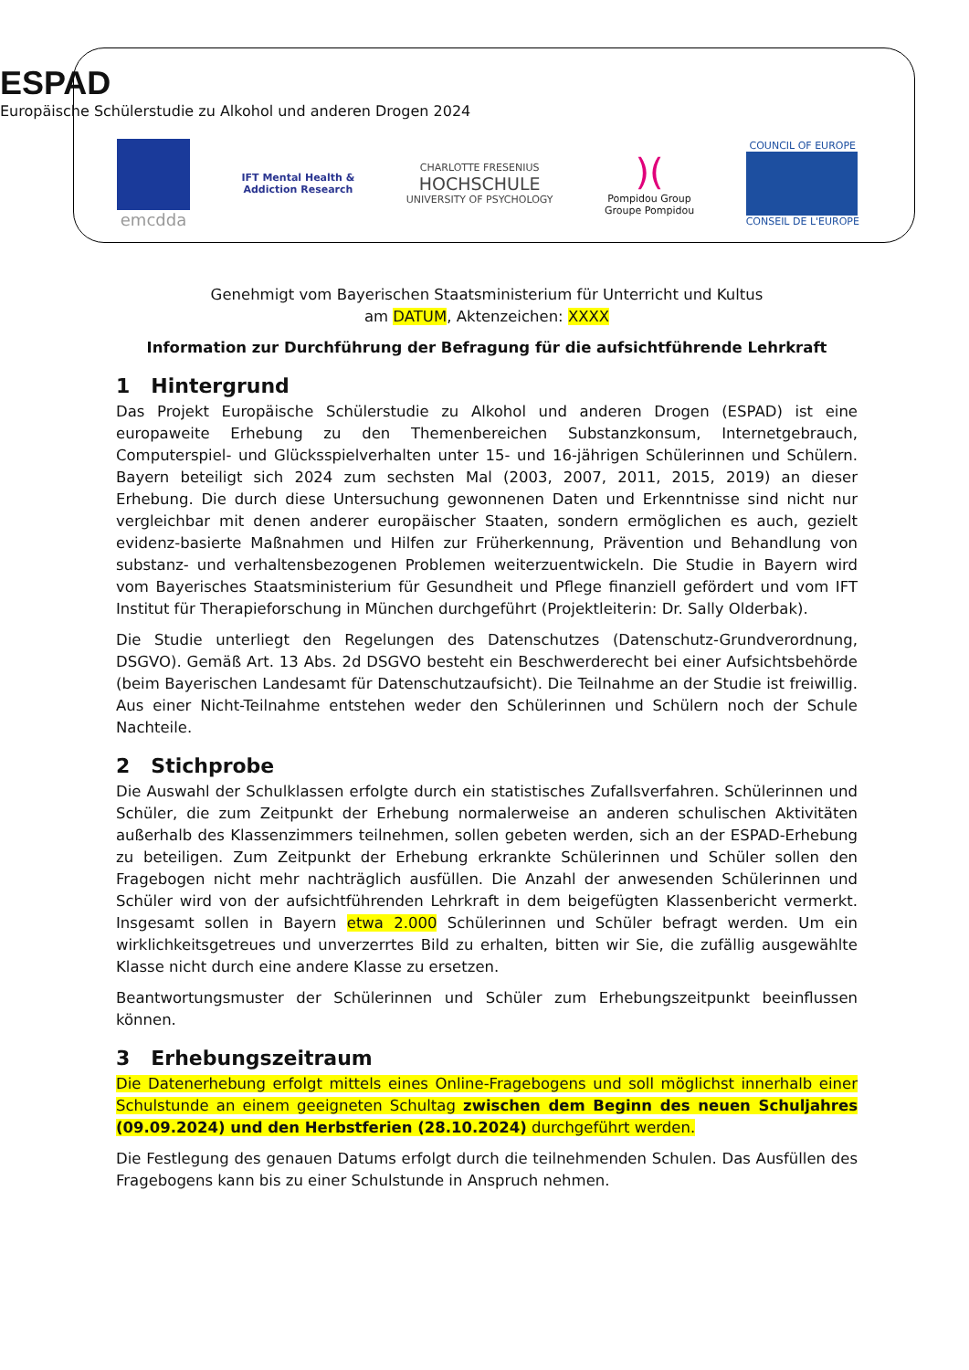ESPAD
Europäische Schülerstudie zu Alkohol und anderen Drogen 2024
emcdda
IFT Mental Health &
Addiction Research
CHARLOTTE FRESENIUS
HOCHSCHULE
UNIVERSITY OF PSYCHOLOGY
)(
Pompidou Group
Groupe Pompidou
COUNCIL OF EUROPE
CONSEIL DE L'EUROPE
Genehmigt vom Bayerischen Staatsministerium für Unterricht und Kultus
am DATUM, Aktenzeichen: XXXX
Information zur Durchführung der Befragung für die aufsichtführende Lehrkraft
1 Hintergrund
Das Projekt Europäische Schülerstudie zu Alkohol und anderen Drogen (ESPAD) ist eine europaweite Erhebung zu den Themenbereichen Substanzkonsum, Internetgebrauch, Computerspiel- und Glücksspielverhalten unter 15- und 16-jährigen Schülerinnen und Schülern. Bayern beteiligt sich 2024 zum sechsten Mal (2003, 2007, 2011, 2015, 2019) an dieser Erhebung. Die durch diese Untersuchung gewonnenen Daten und Erkenntnisse sind nicht nur vergleichbar mit denen anderer europäischer Staaten, sondern ermöglichen es auch, gezielt evidenz-basierte Maßnahmen und Hilfen zur Früherkennung, Prävention und Behandlung von substanz- und verhaltensbezogenen Problemen weiterzuentwickeln. Die Studie in Bayern wird vom Bayerisches Staatsministerium für Gesundheit und Pflege finanziell gefördert und vom IFT Institut für Therapieforschung in München durchgeführt (Projektleiterin: Dr. Sally Olderbak).
Die Studie unterliegt den Regelungen des Datenschutzes (Datenschutz-Grundverordnung, DSGVO). Gemäß Art. 13 Abs. 2d DSGVO besteht ein Beschwerderecht bei einer Aufsichtsbehörde (beim Bayerischen Landesamt für Datenschutzaufsicht). Die Teilnahme an der Studie ist freiwillig. Aus einer Nicht-Teilnahme entstehen weder den Schülerinnen und Schülern noch der Schule Nachteile.
2 Stichprobe
Die Auswahl der Schulklassen erfolgte durch ein statistisches Zufallsverfahren. Schülerinnen und Schüler, die zum Zeitpunkt der Erhebung normalerweise an anderen schulischen Aktivitäten außerhalb des Klassenzimmers teilnehmen, sollen gebeten werden, sich an der ESPAD-Erhebung zu beteiligen. Zum Zeitpunkt der Erhebung erkrankte Schülerinnen und Schüler sollen den Fragebogen nicht mehr nachträglich ausfüllen. Die Anzahl der anwesenden Schülerinnen und Schüler wird von der aufsichtführenden Lehrkraft in dem beigefügten Klassenbericht vermerkt. Insgesamt sollen in Bayern etwa 2.000 Schülerinnen und Schüler befragt werden. Um ein wirklichkeitsgetreues und unverzerrtes Bild zu erhalten, bitten wir Sie, die zufällig ausgewählte Klasse nicht durch eine andere Klasse zu ersetzen.
Beantwortungsmuster der Schülerinnen und Schüler zum Erhebungszeitpunkt beeinflussen können.
3 Erhebungszeitraum
Die Datenerhebung erfolgt mittels eines Online-Fragebogens und soll möglichst innerhalb einer Schulstunde an einem geeigneten Schultag zwischen dem Beginn des neuen Schuljahres (09.09.2024) und den Herbstferien (28.10.2024) durchgeführt werden.
Die Festlegung des genauen Datums erfolgt durch die teilnehmenden Schulen. Das Ausfüllen des Fragebogens kann bis zu einer Schulstunde in Anspruch nehmen.